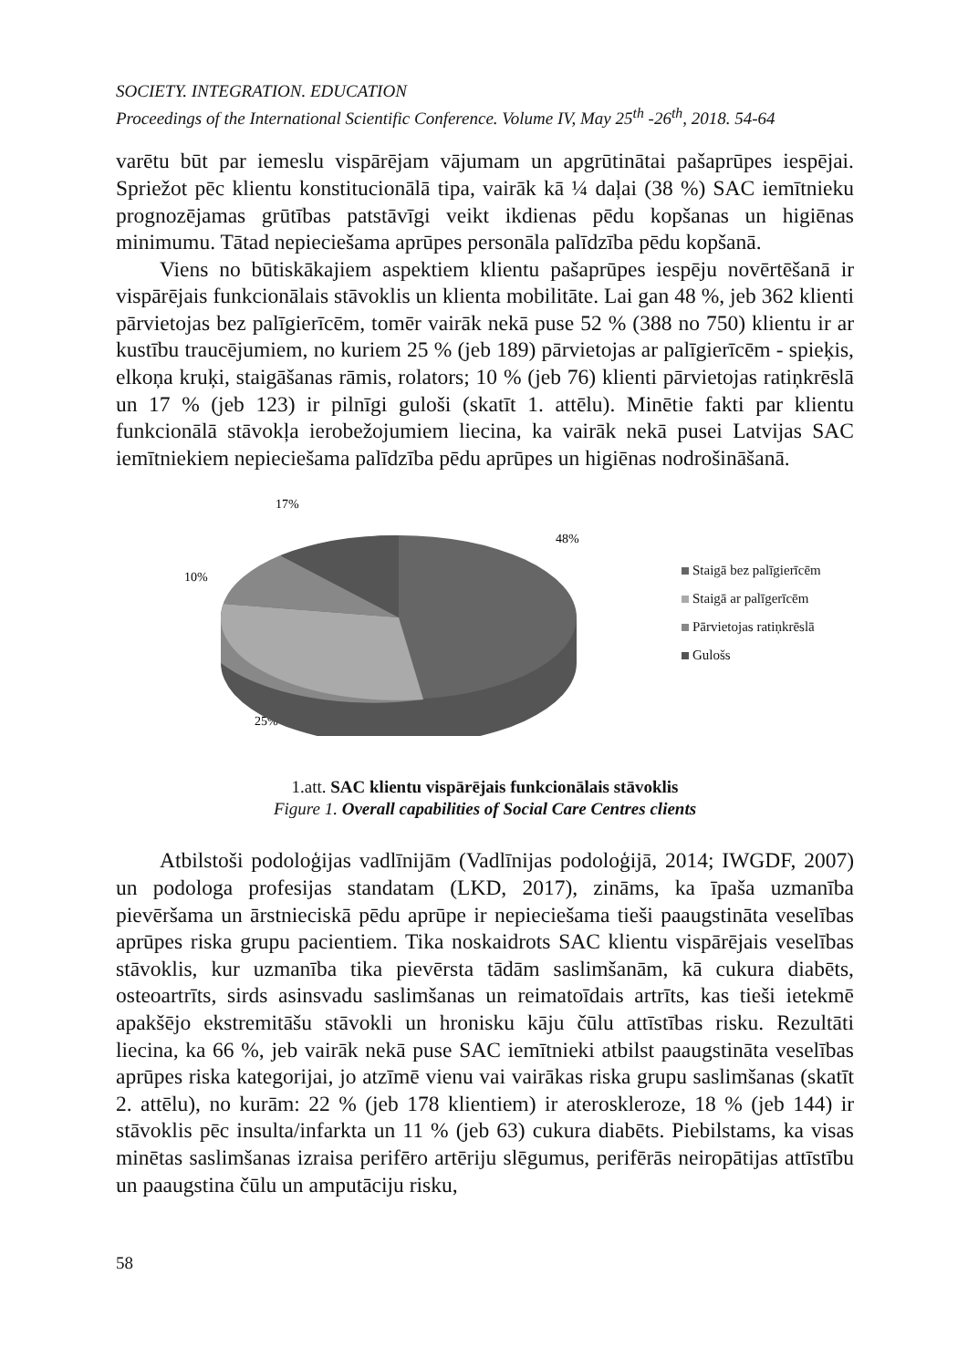SOCIETY. INTEGRATION. EDUCATION
Proceedings of the International Scientific Conference. Volume IV, May 25<sup>th</sup> -26<sup>th</sup>, 2018. 54-64
varētu būt par iemeslu vispārējam vājumam un apgrūtinātai pašaprūpes iespējai. Spriežot pēc klientu konstitucionālā tipa, vairāk kā ¼ daļai (38 %) SAC iemītnieku prognozējamas grūtības patstāvīgi veikt ikdienas pēdu kopšanas un higiēnas minimumu. Tātad nepieciešama aprūpes personāla palīdzība pēdu kopšanā.
Viens no būtiskākajiem aspektiem klientu pašaprūpes iespēju novērtēšanā ir vispārējais funkcionālais stāvoklis un klienta mobilitāte. Lai gan 48 %, jeb 362 klienti pārvietojas bez palīgierīcēm, tomēr vairāk nekā puse 52 % (388 no 750) klientu ir ar kustību traucējumiem, no kuriem 25 % (jeb 189) pārvietojas ar palīgierīcēm - spieķis, elkoņa kruķi, staigāšanas rāmis, rolators; 10 % (jeb 76) klienti pārvietojas ratiņkrēslā un 17 % (jeb 123) ir pilnīgi guloši (skatīt 1. attēlu). Minētie fakti par klientu funkcionālā stāvokļa ierobežojumiem liecina, ka vairāk nekā pusei Latvijas SAC iemītniekiem nepieciešama palīdzība pēdu aprūpes un higiēnas nodrošināšanā.
17%
48%
10%
25%
Staigā bez palīgierīcēm
Staigā ar palīgerīcēm
Pārvietojas ratiņkrēslā
Gulošs
1.att. SAC klientu vispārējais funkcionālais stāvoklis
Figure 1. Overall capabilities of Social Care Centres clients
Atbilstoši podoloģijas vadlīnijām (Vadlīnijas podoloģijā, 2014; IWGDF, 2007) un podologa profesijas standatam (LKD, 2017), zināms, ka īpaša uzmanība pievēršama un ārstnieciskā pēdu aprūpe ir nepieciešama tieši paaugstināta veselības aprūpes riska grupu pacientiem. Tika noskaidrots SAC klientu vispārējais veselības stāvoklis, kur uzmanība tika pievērsta tādām saslimšanām, kā cukura diabēts, osteoartrīts, sirds asinsvadu saslimšanas un reimatoīdais artrīts, kas tieši ietekmē apakšējo ekstremitāšu stāvokli un hronisku kāju čūlu attīstības risku. Rezultāti liecina, ka 66 %, jeb vairāk nekā puse SAC iemītnieki atbilst paaugstināta veselības aprūpes riska kategorijai, jo atzīmē vienu vai vairākas riska grupu saslimšanas (skatīt 2. attēlu), no kurām: 22 % (jeb 178 klientiem) ir ateroskleroze, 18 % (jeb 144) ir stāvoklis pēc insulta/infarkta un 11 % (jeb 63) cukura diabēts. Piebilstams, ka visas minētas saslimšanas izraisa perifēro artēriju slēgumus, perifērās neiropātijas attīstību un paaugstina čūlu un amputāciju risku,
58